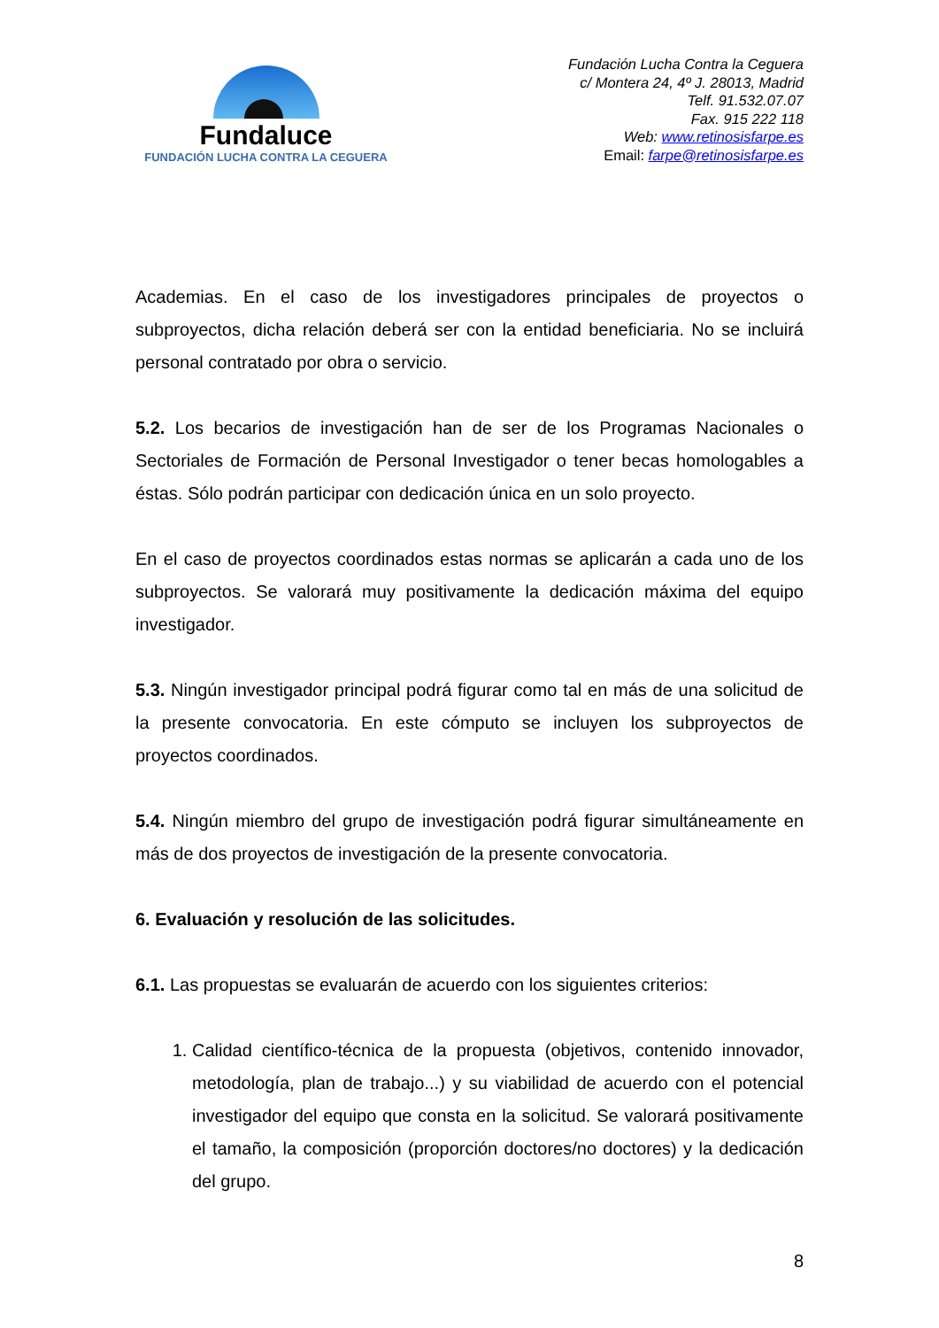Fundaluce
FUNDACIÓN LUCHA CONTRA LA CEGUERA
Fundación Lucha Contra la Ceguera
c/ Montera 24, 4º J. 28013, Madrid
Telf. 91.532.07.07
Fax. 915 222 118
Web: www.retinosisfarpe.es
Email: farpe@retinosisfarpe.es
Academias. En el caso de los investigadores principales de proyectos o subproyectos, dicha relación deberá ser con la entidad beneficiaria. No se incluirá personal contratado por obra o servicio.
5.2. Los becarios de investigación han de ser de los Programas Nacionales o Sectoriales de Formación de Personal Investigador o tener becas homologables a éstas. Sólo podrán participar con dedicación única en un solo proyecto.
En el caso de proyectos coordinados estas normas se aplicarán a cada uno de los subproyectos. Se valorará muy positivamente la dedicación máxima del equipo investigador.
5.3. Ningún investigador principal podrá figurar como tal en más de una solicitud de la presente convocatoria. En este cómputo se incluyen los subproyectos de proyectos coordinados.
5.4. Ningún miembro del grupo de investigación podrá figurar simultáneamente en más de dos proyectos de investigación de la presente convocatoria.
6. Evaluación y resolución de las solicitudes.
6.1. Las propuestas se evaluarán de acuerdo con los siguientes criterios:
1. Calidad científico-técnica de la propuesta (objetivos, contenido innovador, metodología, plan de trabajo...) y su viabilidad de acuerdo con el potencial investigador del equipo que consta en la solicitud. Se valorará positivamente el tamaño, la composición (proporción doctores/no doctores) y la dedicación del grupo.
8